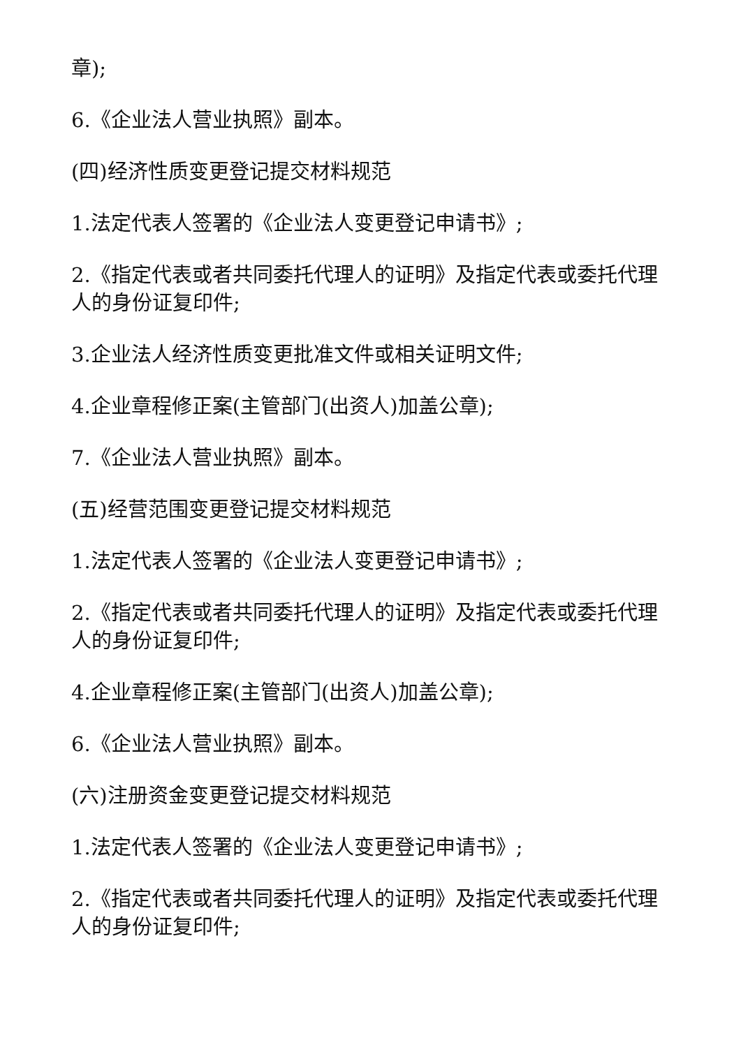章);
6.《企业法人营业执照》副本。
(四)经济性质变更登记提交材料规范
1.法定代表人签署的《企业法人变更登记申请书》;
2.《指定代表或者共同委托代理人的证明》及指定代表或委托代理人的身份证复印件;
3.企业法人经济性质变更批准文件或相关证明文件;
4.企业章程修正案(主管部门(出资人)加盖公章);
7.《企业法人营业执照》副本。
(五)经营范围变更登记提交材料规范
1.法定代表人签署的《企业法人变更登记申请书》;
2.《指定代表或者共同委托代理人的证明》及指定代表或委托代理人的身份证复印件;
4.企业章程修正案(主管部门(出资人)加盖公章);
6.《企业法人营业执照》副本。
(六)注册资金变更登记提交材料规范
1.法定代表人签署的《企业法人变更登记申请书》;
2.《指定代表或者共同委托代理人的证明》及指定代表或委托代理人的身份证复印件;